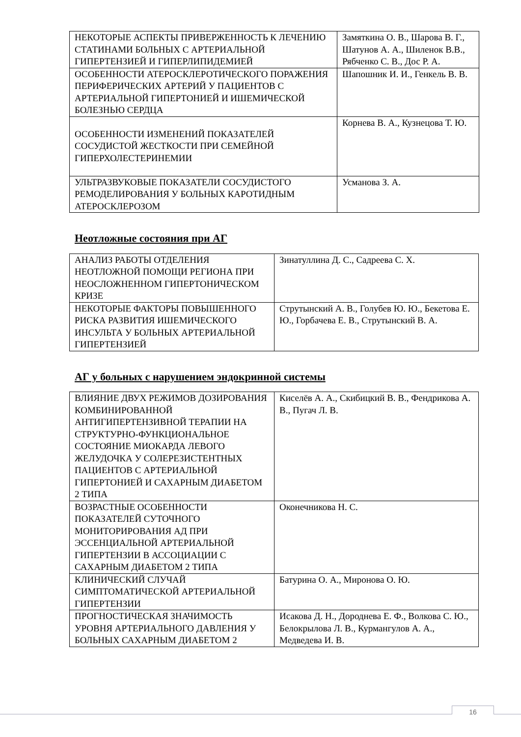| НЕКОТОРЫЕ АСПЕКТЫ ПРИВЕРЖЕННОСТЬ К ЛЕЧЕНИЮ СТАТИНАМИ БОЛЬНЫХ С АРТЕРИАЛЬНОЙ ГИПЕРТЕНЗИЕЙ И ГИПЕРЛИПИДЕМИЕЙ | Замяткина О. В., Шарова В. Г., Шатунов А. А., Шиленок В.В., Рябченко С. В., Дос Р. А. |
| ОСОБЕННОСТИ АТЕРОСКЛЕРОТИЧЕСКОГО ПОРАЖЕНИЯ ПЕРИФЕРИЧЕСКИХ АРТЕРИЙ У ПАЦИЕНТОВ С АРТЕРИАЛЬНОЙ ГИПЕРТОНИЕЙ И ИШЕМИЧЕСКОЙ БОЛЕЗНЬЮ СЕРДЦА | Шапошник И. И., Генкель В. В. |
| ОСОБЕННОСТИ ИЗМЕНЕНИЙ ПОКАЗАТЕЛЕЙ СОСУДИСТОЙ ЖЕСТКОСТИ ПРИ СЕМЕЙНОЙ ГИПЕРХОЛЕСТЕРИНЕМИИ | Корнева В. А., Кузнецова Т. Ю. |
| УЛЬТРАЗВУКОВЫЕ ПОКАЗАТЕЛИ СОСУДИСТОГО РЕМОДЕЛИРОВАНИЯ У БОЛЬНЫХ КАРОТИДНЫМ АТЕРОСКЛЕРОЗОМ | Усманова З. А. |
Неотложные состояния при АГ
| АНАЛИЗ РАБОТЫ ОТДЕЛЕНИЯ НЕОТЛОЖНОЙ ПОМОЩИ РЕГИОНА ПРИ НЕОСЛОЖНЕННОМ ГИПЕРТОНИЧЕСКОМ КРИЗЕ | Зинатуллина Д. С., Садреева С. Х. |
| НЕКОТОРЫЕ ФАКТОРЫ ПОВЫШЕННОГО РИСКА РАЗВИТИЯ ИШЕМИЧЕСКОГО ИНСУЛЬТА У БОЛЬНЫХ АРТЕРИАЛЬНОЙ ГИПЕРТЕНЗИЕЙ | Струтынский А. В., Голубев Ю. Ю., Бекетова Е. Ю., Горбачева Е. В., Струтынский В. А. |
АГ у больных с нарушением эндокринной системы
| ВЛИЯНИЕ ДВУХ РЕЖИМОВ ДОЗИРОВАНИЯ КОМБИНИРОВАННОЙ АНТИГИПЕРТЕНЗИВНОЙ ТЕРАПИИ НА СТРУКТУРНО-ФУНКЦИОНАЛЬНОЕ СОСТОЯНИЕ МИОКАРДА ЛЕВОГО ЖЕЛУДОЧКА У СОЛЕРЕЗИСТЕНТНЫХ ПАЦИЕНТОВ С АРТЕРИАЛЬНОЙ ГИПЕРТОНИЕЙ И САХАРНЫМ ДИАБЕТОМ 2 ТИПА | Киселёв А. А., Скибицкий В. В., Фендрикова А. В., Пугач Л. В. |
| ВОЗРАСТНЫЕ ОСОБЕННОСТИ ПОКАЗАТЕЛЕЙ СУТОЧНОГО МОНИТОРИРОВАНИЯ АД ПРИ ЭССЕНЦИАЛЬНОЙ АРТЕРИАЛЬНОЙ ГИПЕРТЕНЗИИ В АССОЦИАЦИИ С САХАРНЫМ ДИАБЕТОМ 2 ТИПА | Оконечникова Н. С. |
| КЛИНИЧЕСКИЙ СЛУЧАЙ СИМПТОМАТИЧЕСКОЙ АРТЕРИАЛЬНОЙ ГИПЕРТЕНЗИИ | Батурина О. А., Миронова О. Ю. |
| ПРОГНОСТИЧЕСКАЯ ЗНАЧИМОСТЬ УРОВНЯ АРТЕРИАЛЬНОГО ДАВЛЕНИЯ У БОЛЬНЫХ САХАРНЫМ ДИАБЕТОМ 2 | Исакова Д. Н., Дороднева Е. Ф., Волкова С. Ю., Белокрылова Л. В., Курмангулов А. А., Медведева И. В. |
16